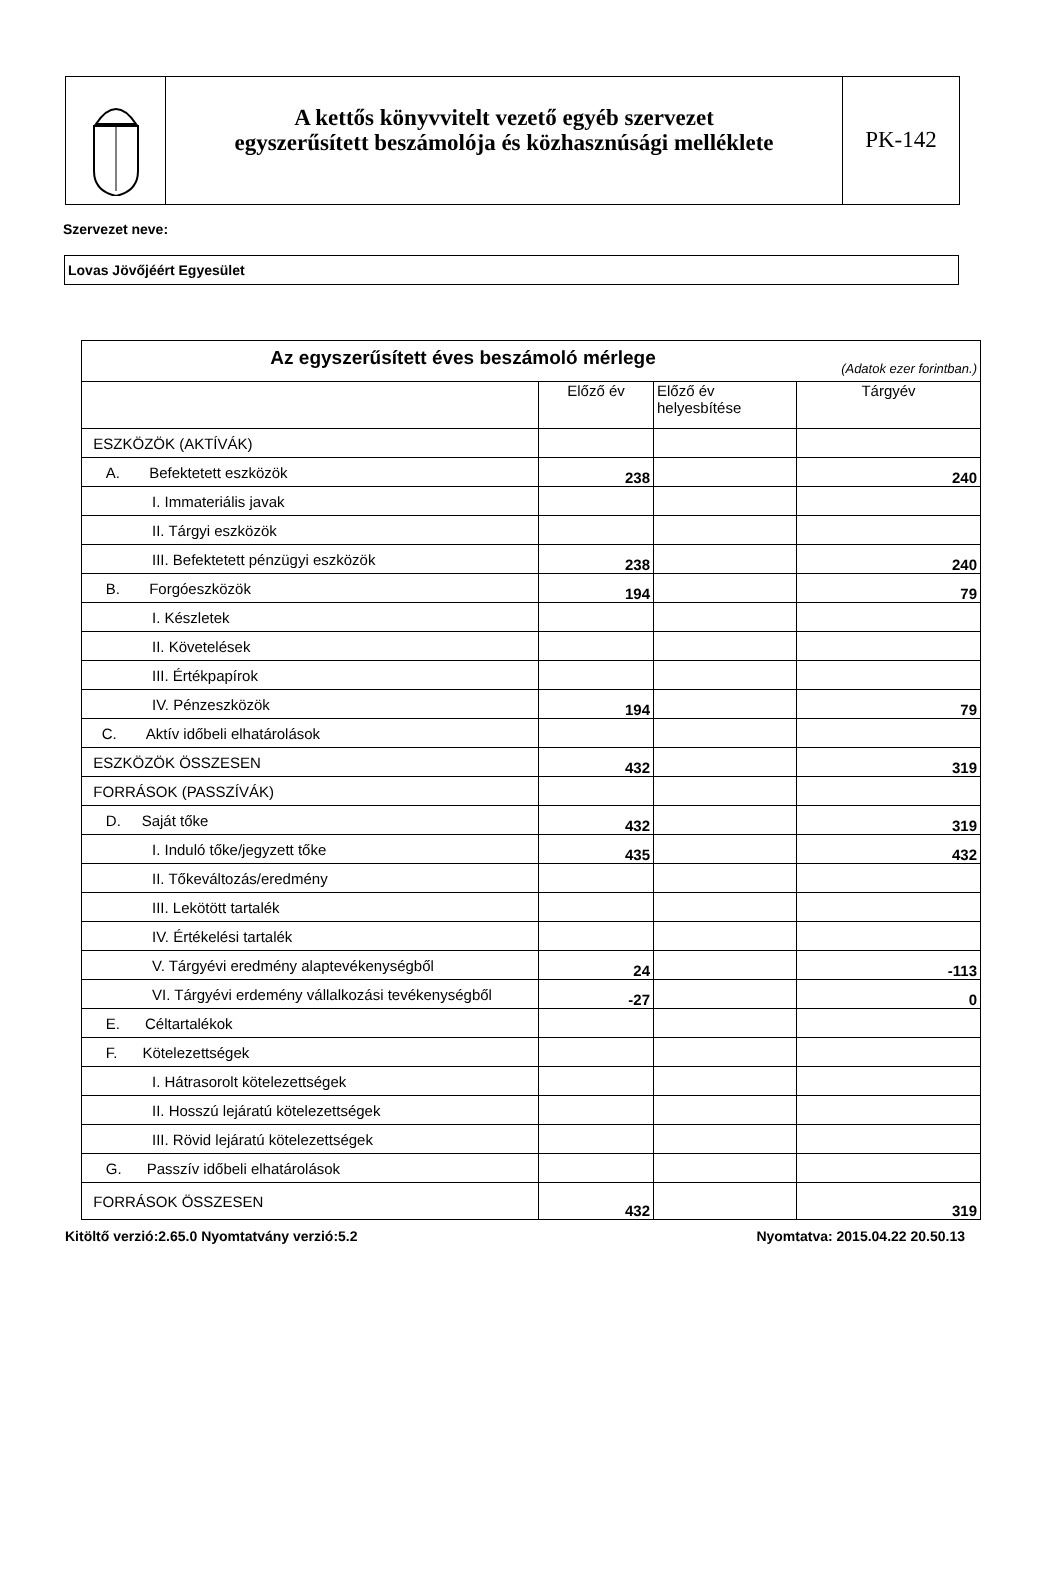A kettős könyvvitelt vezető egyéb szervezet
egyszerűsített beszámolója és közhasznúsági melléklete
PK-142
Szervezet neve:
Lovas Jövőjéért Egyesület
| Az egyszerűsített éves beszámoló mérlege (Adatok ezer forintban.) | | | |
| --- | --- | --- | --- |
| | Előző év | Előző év helyesbítése | Tárgyév |
| ESZKÖZÖK (AKTÍVÁK) | | | |
| A. Befektetett eszközök | 238 | | 240 |
| I. Immateriális javak | | | |
| II. Tárgyi eszközök | | | |
| III. Befektetett pénzügyi eszközök | 238 | | 240 |
| B. Forgóeszközök | 194 | | 79 |
| I. Készletek | | | |
| II. Követelések | | | |
| III. Értékpapírok | | | |
| IV. Pénzeszközök | 194 | | 79 |
| C. Aktív időbeli elhatárolások | | | |
| ESZKÖZÖK ÖSSZESEN | 432 | | 319 |
| FORRÁSOK (PASSZÍVÁK) | | | |
| D. Saját tőke | 432 | | 319 |
| I. Induló tőke/jegyzett tőke | 435 | | 432 |
| II. Tőkeváltozás/eredmény | | | |
| III. Lekötött tartalék | | | |
| IV. Értékelési tartalék | | | |
| V. Tárgyévi eredmény alaptevékenységből | 24 | | -113 |
| VI. Tárgyévi erdemény vállalkozási tevékenységből | -27 | | 0 |
| E. Céltartalékok | | | |
| F. Kötelezettségek | | | |
| I. Hátrasorolt kötelezettségek | | | |
| II. Hosszú lejáratú kötelezettségek | | | |
| III. Rövid lejáratú kötelezettségek | | | |
| G. Passzív időbeli elhatárolások | | | |
| FORRÁSOK ÖSSZESEN | 432 | | 319 |
Kitöltő verzió:2.65.0 Nyomtatvány verzió:5.2 Nyomtatva: 2015.04.22 20.50.13